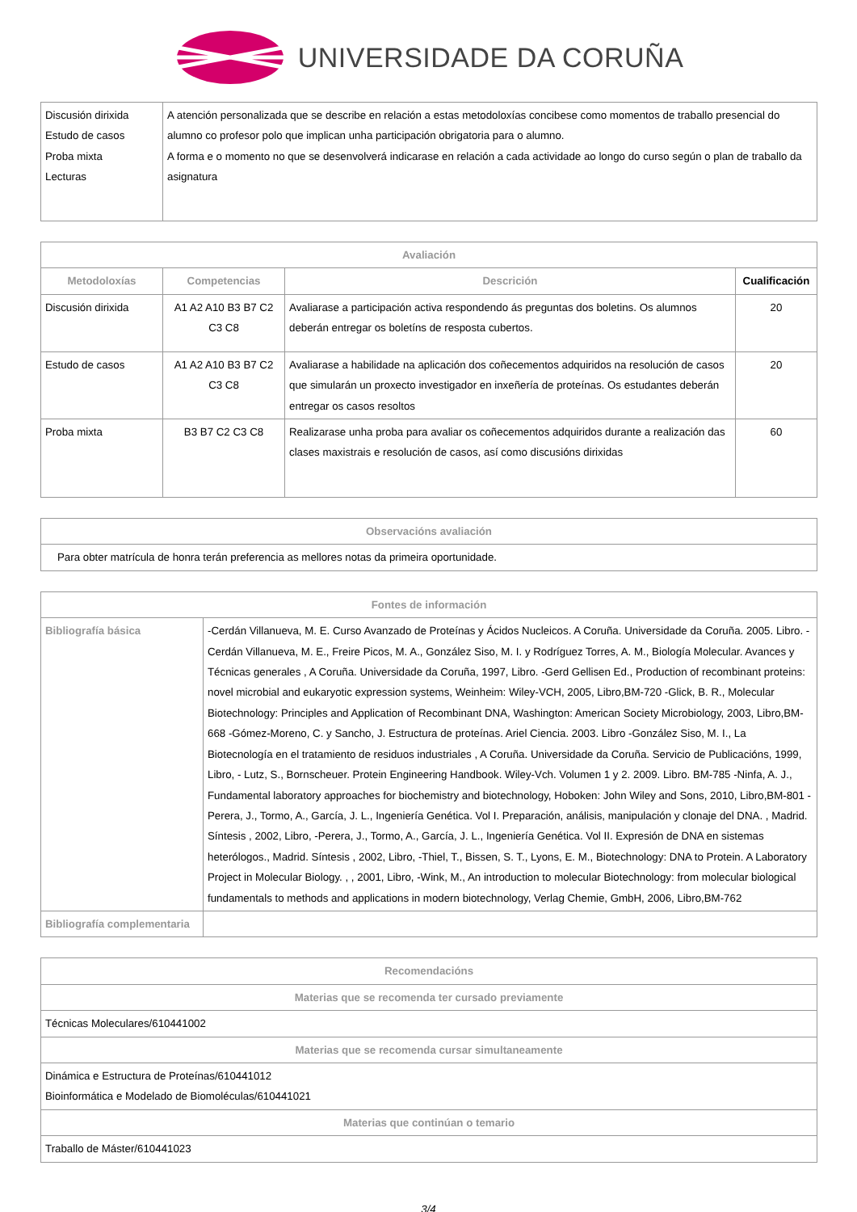UNIVERSIDADE DA CORUÑA
| Discusión dirixida Estudo de casos Proba mixta Lecturas | A atención personalizada que se describe en relación a estas metodoloxías concibese como momentos de traballo presencial do alumno co profesor polo que implican unha participación obrigatoria para o alumno. A forma e o momento no que se desenvolverá indicarase en relación a cada actividade ao longo do curso según o plan de traballo da asignatura |
| Avaliación | | | |
| --- | --- | --- | --- |
| Metodoloxías | Competencias | Descrición | Cualificación |
| Discusión dirixida | A1 A2 A10 B3 B7 C2 C3 C8 | Avaliarase a participación activa respondendo ás preguntas dos boletins. Os alumnos deberán entregar os boletíns de resposta cubertos. | 20 |
| Estudo de casos | A1 A2 A10 B3 B7 C2 C3 C8 | Avaliarase a habilidade na aplicación dos coñecementos adquiridos na resolución de casos que simularán un proxecto investigador en inxeñería de proteínas. Os estudantes deberán entregar os casos resoltos | 20 |
| Proba mixta | B3 B7 C2 C3 C8 | Realizarase unha proba para avaliar os coñecementos adquiridos durante a realización das clases maxistrais e resolución de casos, así como discusións dirixidas | 60 |
| Observacións avaliación |
| --- |
| Para obter matrícula de honra terán preferencia as mellores notas da primeira oportunidade. |
| Fontes de información | |
| --- | --- |
| Bibliografía básica | -Cerdán Villanueva, M. E. Curso Avanzado de Proteínas y Ácidos Nucleicos. A Coruña. Universidade da Coruña. 2005. Libro. -Cerdán Villanueva, M. E., Freire Picos, M. A., González Siso, M. I. y Rodríguez Torres, A. M., Biología Molecular. Avances y Técnicas generales , A Coruña. Universidade da Coruña, 1997, Libro. -Gerd Gellisen Ed., Production of recombinant proteins: novel microbial and eukaryotic expression systems, Weinheim: Wiley-VCH, 2005, Libro,BM-720 -Glick, B. R., Molecular Biotechnology: Principles and Application of Recombinant DNA, Washington: American Society Microbiology, 2003, Libro,BM-668 -Gómez-Moreno, C. y Sancho, J. Estructura de proteínas. Ariel Ciencia. 2003. Libro -González Siso, M. I., La Biotecnología en el tratamiento de residuos industriales , A Coruña. Universidade da Coruña. Servicio de Publicacións, 1999, Libro, - Lutz, S., Bornscheuer. Protein Engineering Handbook. Wiley-Vch. Volumen 1 y 2. 2009. Libro. BM-785 -Ninfa, A. J., Fundamental laboratory approaches for biochemistry and biotechnology, Hoboken: John Wiley and Sons, 2010, Libro,BM-801 -Perera, J., Tormo, A., García, J. L., Ingeniería Genética. Vol I. Preparación, análisis, manipulación y clonaje del DNA. , Madrid. Síntesis , 2002, Libro, -Perera, J., Tormo, A., García, J. L., Ingeniería Genética. Vol II. Expresión de DNA en sistemas heterólogos., Madrid. Síntesis , 2002, Libro, -Thiel, T., Bissen, S. T., Lyons, E. M., Biotechnology: DNA to Protein. A Laboratory Project in Molecular Biology. , , 2001, Libro, -Wink, M., An introduction to molecular Biotechnology: from molecular biological fundamentals to methods and applications in modern biotechnology, Verlag Chemie, GmbH, 2006, Libro,BM-762 |
| Bibliografía complementaria | |
| Recomendacións |
| --- |
| Materias que se recomenda ter cursado previamente |
| Técnicas Moleculares/610441002 |
| Materias que se recomenda cursar simultaneamente |
| Dinámica e Estructura de Proteínas/610441012 Bioinformática e Modelado de Biomoléculas/610441021 |
| Materias que continúan o temario |
| Traballo de Máster/610441023 |
3/4